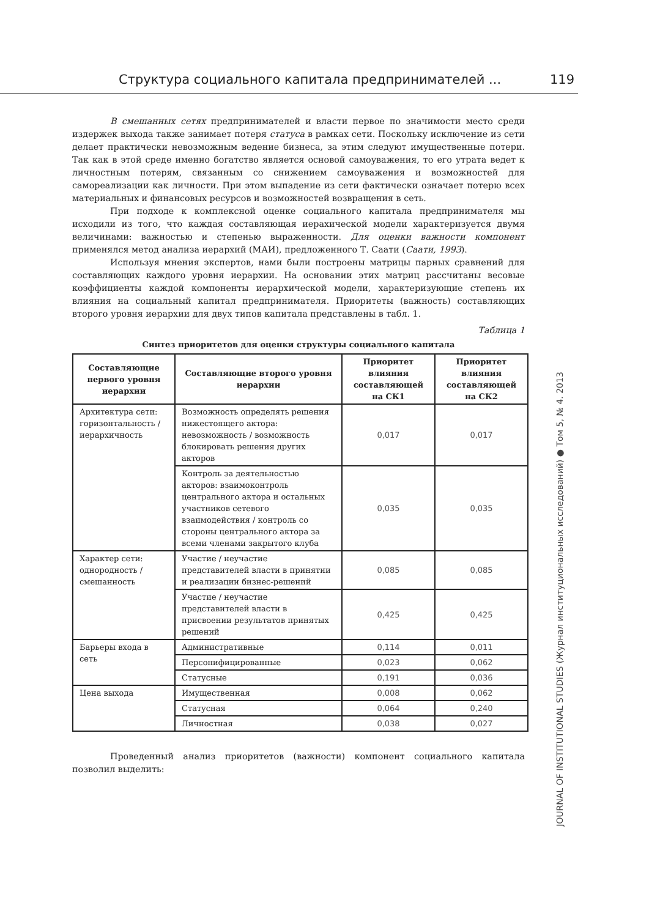Структура социального капитала предпринимателей ... 119
В смешанных сетях предпринимателей и власти первое по значимости место среди издержек выхода также занимает потеря статуса в рамках сети. Поскольку исключение из сети делает практически невозможным ведение бизнеса, за этим следуют имущественные потери. Так как в этой среде именно богатство является основой самоуважения, то его утрата ведет к личностным потерям, связанным со снижением самоуважения и возможностей для самореализации как личности. При этом выпадение из сети фактически означает потерю всех материальных и финансовых ресурсов и возможностей возвращения в сеть.
При подходе к комплексной оценке социального капитала предпринимателя мы исходили из того, что каждая составляющая иерахической модели характеризуется двумя величинами: важностью и степенью выраженности. Для оценки важности компонент применялся метод анализа иерархий (МАИ), предложенного Т. Саати (Саати, 1993).
Используя мнения экспертов, нами были построены матрицы парных сравнений для составляющих каждого уровня иерархии. На основании этих матриц рассчитаны весовые коэффициенты каждой компоненты иерархической модели, характеризующие степень их влияния на социальный капитал предпринимателя. Приоритеты (важность) составляющих второго уровня иерархии для двух типов капитала представлены в табл. 1.
Таблица 1
Синтез приоритетов для оценки структуры социального капитала
| Составляющие первого уровня иерархии | Составляющие второго уровня иерархии | Приоритет влияния составляющей на СК1 | Приоритет влияния составляющей на СК2 |
| --- | --- | --- | --- |
| Архитектура сети: горизонтальность / иерархичность | Возможность определять решения нижестоящего актора: невозможность / возможность блокировать решения других акторов | 0,017 | 0,017 |
| | Контроль за деятельностью акторов: взаимоконтроль центрального актора и остальных участников сетевого взаимодействия / контроль со стороны центрального актора за всеми членами закрытого клуба | 0,035 | 0,035 |
| Характер сети: однородность / смешанность | Участие / неучастие представителей власти в принятии и реализации бизнес-решений | 0,085 | 0,085 |
| | Участие / неучастие представителей власти в присвоении результатов принятых решений | 0,425 | 0,425 |
| Барьеры входа в сеть | Административные | 0,114 | 0,011 |
| | Персонифицированные | 0,023 | 0,062 |
| | Статусные | 0,191 | 0,036 |
| Цена выхода | Имущественная | 0,008 | 0,062 |
| | Статусная | 0,064 | 0,240 |
| | Личностная | 0,038 | 0,027 |
Проведенный анализ приоритетов (важности) компонент социального капитала позволил выделить:
JOURNAL OF INSTITUTIONAL STUDIES (Журнал институциональных исследований) ● Том 5, № 4. 2013